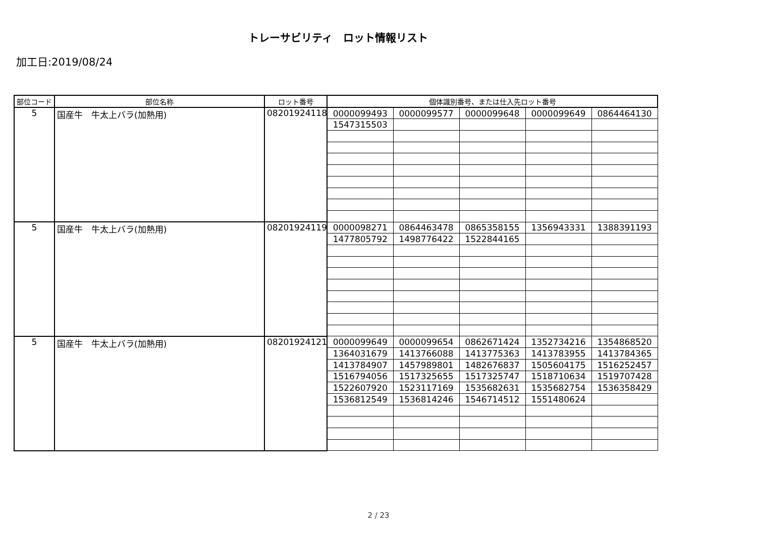トレーサビリティ　ロット情報リスト
加工日:2019/08/24
| 部位コード | 部位名称 | ロット番号 | 個体識別番号、または仕入先ロット番号 | | | | |
| --- | --- | --- | --- | --- | --- | --- | --- |
| 5 | 国産牛 牛太上バラ(加熱用) | 08201924118 | 0000099493 | 0000099577 | 0000099648 | 0000099649 | 0864464130 |
| | | | 1547315503 | | | | |
| 5 | 国産牛 牛太上バラ(加熱用) | 08201924119 | 0000098271 | 0864463478 | 0865358155 | 1356943331 | 1388391193 |
| | | | 1477805792 | 1498776422 | 1522844165 | | |
| 5 | 国産牛 牛太上バラ(加熱用) | 08201924121 | 0000099649 | 0000099654 | 0862671424 | 1352734216 | 1354868520 |
| | | | 1364031679 | 1413766088 | 1413775363 | 1413783955 | 1413784365 |
| | | | 1413784907 | 1457989801 | 1482676837 | 1505604175 | 1516252457 |
| | | | 1516794056 | 1517325655 | 1517325747 | 1518710634 | 1519707428 |
| | | | 1522607920 | 1523117169 | 1535682631 | 1535682754 | 1536358429 |
| | | | 1536812549 | 1536814246 | 1546714512 | 1551480624 | |
2 / 23